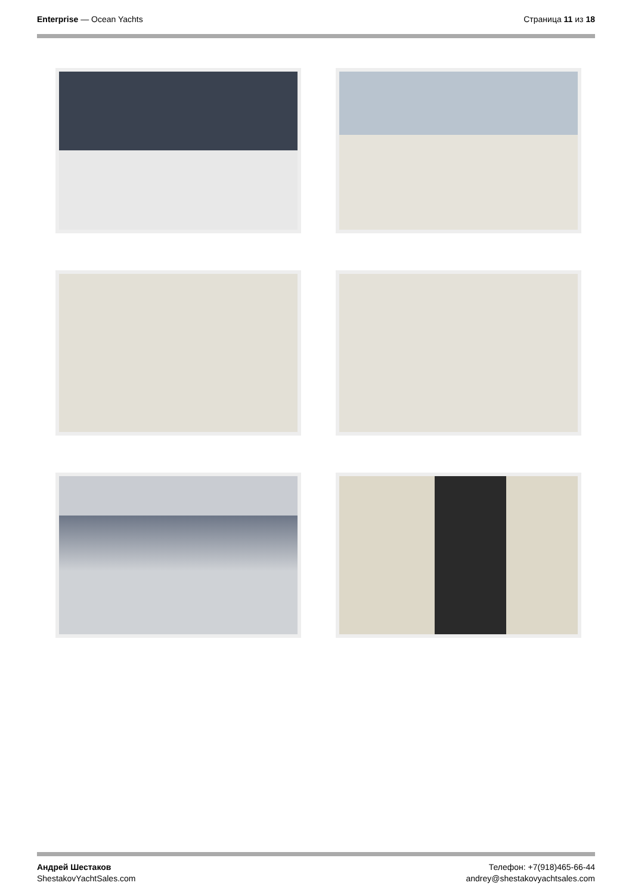Enterprise — Ocean Yachts Страница 11 из 18
Андрей Шестаков
ShestakovYachtSales.com
Телефон: +7(918)465-66-44
andrey@shestakovyachtsales.com